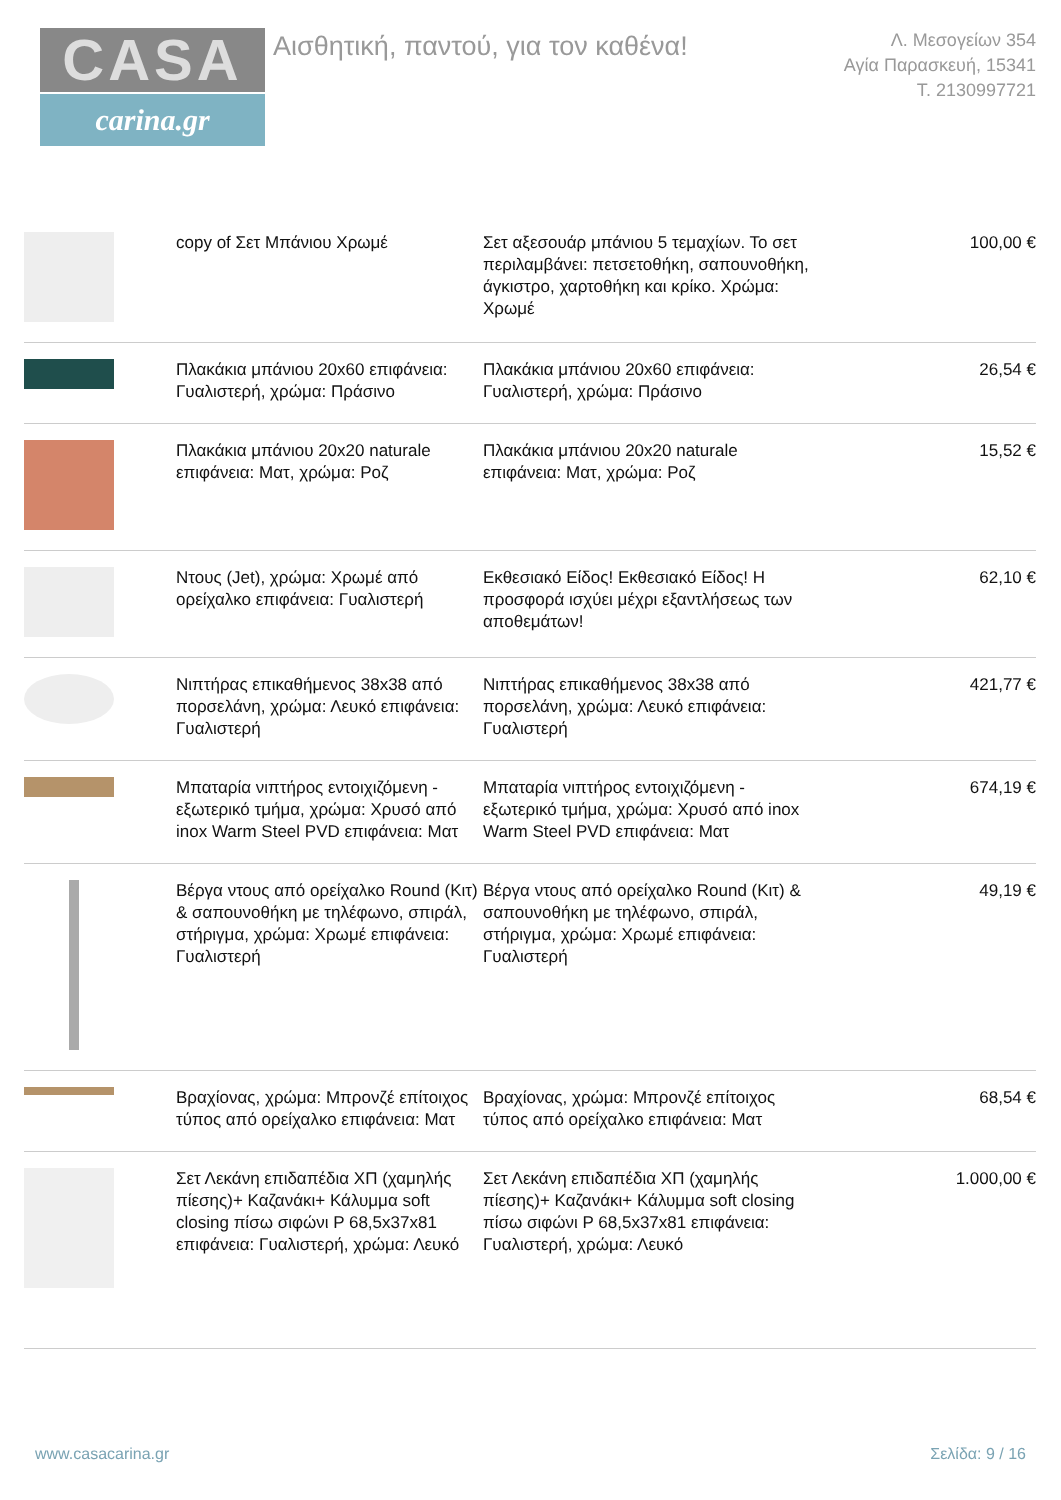CASA
carina.gr
Αισθητική, παντού, για τον καθένα!
Λ. Μεσογείων 354
Αγία Παρασκευή, 15341
Τ. 2130997721
| | copy of Σετ Μπάνιου Χρωμέ | Σετ αξεσουάρ μπάνιου 5 τεμαχίων. Το σετ περιλαμβάνει: πετσετοθήκη, σαπουνοθήκη, άγκιστρο, χαρτοθήκη και κρίκο. Χρώμα: Χρωμέ | 100,00 € |
| | Πλακάκια μπάνιου 20x60 επιφάνεια: Γυαλιστερή, χρώμα: Πράσινο | Πλακάκια μπάνιου 20x60 επιφάνεια: Γυαλιστερή, χρώμα: Πράσινο | 26,54 € |
| | Πλακάκια μπάνιου 20x20 naturale επιφάνεια: Ματ, χρώμα: Ροζ | Πλακάκια μπάνιου 20x20 naturale επιφάνεια: Ματ, χρώμα: Ροζ | 15,52 € |
| | Ντους (Jet), χρώμα: Χρωμέ από ορείχαλκο επιφάνεια: Γυαλιστερή | Εκθεσιακό Είδος! Εκθεσιακό Είδος! Η προσφορά ισχύει μέχρι εξαντλήσεως των αποθεμάτων! | 62,10 € |
| | Νιπτήρας επικαθήμενος 38x38 από πορσελάνη, χρώμα: Λευκό επιφάνεια: Γυαλιστερή | Νιπτήρας επικαθήμενος 38x38 από πορσελάνη, χρώμα: Λευκό επιφάνεια: Γυαλιστερή | 421,77 € |
| | Μπαταρία νιπτήρος εντοιχιζόμενη - εξωτερικό τμήμα, χρώμα: Χρυσό από inox Warm Steel PVD επιφάνεια: Ματ | Μπαταρία νιπτήρος εντοιχιζόμενη - εξωτερικό τμήμα, χρώμα: Χρυσό από inox Warm Steel PVD επιφάνεια: Ματ | 674,19 € |
| | Βέργα ντους από ορείχαλκο Round (Κιτ) & σαπουνοθήκη με τηλέφωνο, σπιράλ, στήριγμα, χρώμα: Χρωμέ επιφάνεια: Γυαλιστερή | Βέργα ντους από ορείχαλκο Round (Κιτ) & σαπουνοθήκη με τηλέφωνο, σπιράλ, στήριγμα, χρώμα: Χρωμέ επιφάνεια: Γυαλιστερή | 49,19 € |
| | Βραχίονας, χρώμα: Μπρονζέ επίτοιχος τύπος από ορείχαλκο επιφάνεια: Ματ | Βραχίονας, χρώμα: Μπρονζέ επίτοιχος τύπος από ορείχαλκο επιφάνεια: Ματ | 68,54 € |
| | Σετ Λεκάνη επιδαπέδια ΧΠ (χαμηλής πίεσης)+ Καζανάκι+ Κάλυμμα soft closing πίσω σιφώνι P 68,5x37x81 επιφάνεια: Γυαλιστερή, χρώμα: Λευκό | Σετ Λεκάνη επιδαπέδια ΧΠ (χαμηλής πίεσης)+ Καζανάκι+ Κάλυμμα soft closing πίσω σιφώνι P 68,5x37x81 επιφάνεια: Γυαλιστερή, χρώμα: Λευκό | 1.000,00 € |
www.casacarina.gr Σελίδα: 9 / 16